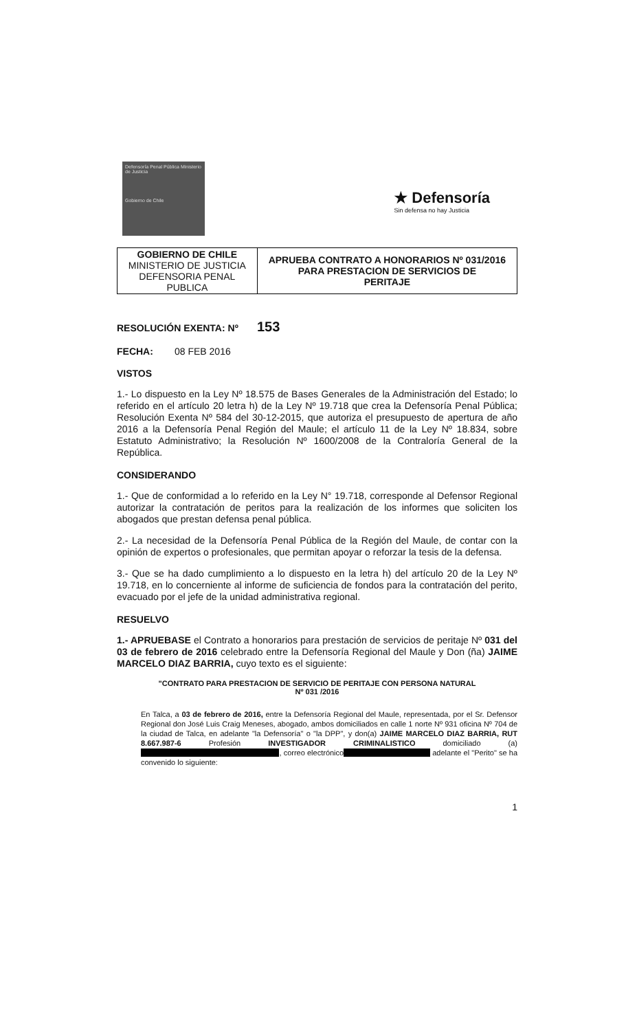Defensoría Penal Pública Ministerio de Justicia
Gobierno de Chile
★ Defensoría
Sin defensa no hay Justicia
| GOBIERNO DE CHILE MINISTERIO DE JUSTICIA DEFENSORIA PENAL PUBLICA | APRUEBA CONTRATO A HONORARIOS Nº 031/2016 PARA PRESTACION DE SERVICIOS DE PERITAJE |
RESOLUCIÓN EXENTA: Nº 153
FECHA: 08 FEB 2016
VISTOS
1.- Lo dispuesto en la Ley Nº 18.575 de Bases Generales de la Administración del Estado; lo referido en el artículo 20 letra h) de la Ley Nº 19.718 que crea la Defensoría Penal Pública; Resolución Exenta Nº 584 del 30-12-2015, que autoriza el presupuesto de apertura de año 2016 a la Defensoría Penal Región del Maule; el artículo 11 de la Ley Nº 18.834, sobre Estatuto Administrativo; la Resolución Nº 1600/2008 de la Contraloría General de la República.
CONSIDERANDO
1.- Que de conformidad a lo referido en la Ley N° 19.718, corresponde al Defensor Regional autorizar la contratación de peritos para la realización de los informes que soliciten los abogados que prestan defensa penal pública.
2.- La necesidad de la Defensoría Penal Pública de la Región del Maule, de contar con la opinión de expertos o profesionales, que permitan apoyar o reforzar la tesis de la defensa.
3.- Que se ha dado cumplimiento a lo dispuesto en la letra h) del artículo 20 de la Ley Nº 19.718, en lo concerniente al informe de suficiencia de fondos para la contratación del perito, evacuado por el jefe de la unidad administrativa regional.
RESUELVO
1.- APRUEBASE el Contrato a honorarios para prestación de servicios de peritaje Nº 031 del 03 de febrero de 2016 celebrado entre la Defensoría Regional del Maule y Don (ña) JAIME MARCELO DIAZ BARRIA, cuyo texto es el siguiente:
"CONTRATO PARA PRESTACION DE SERVICIO DE PERITAJE CON PERSONA NATURAL
Nº 031 /2016
En Talca, a 03 de febrero de 2016, entre la Defensoría Regional del Maule, representada, por el Sr. Defensor Regional don José Luis Craig Meneses, abogado, ambos domiciliados en calle 1 norte Nº 931 oficina Nº 704 de la ciudad de Talca, en adelante "la Defensoría" o "la DPP", y don(a) JAIME MARCELO DIAZ BARRIA, RUT 8.667.987-6 Profesión INVESTIGADOR CRIMINALISTICO domiciliado (a) , correo electrónico adelante el "Perito" se ha convenido lo siguiente:
1